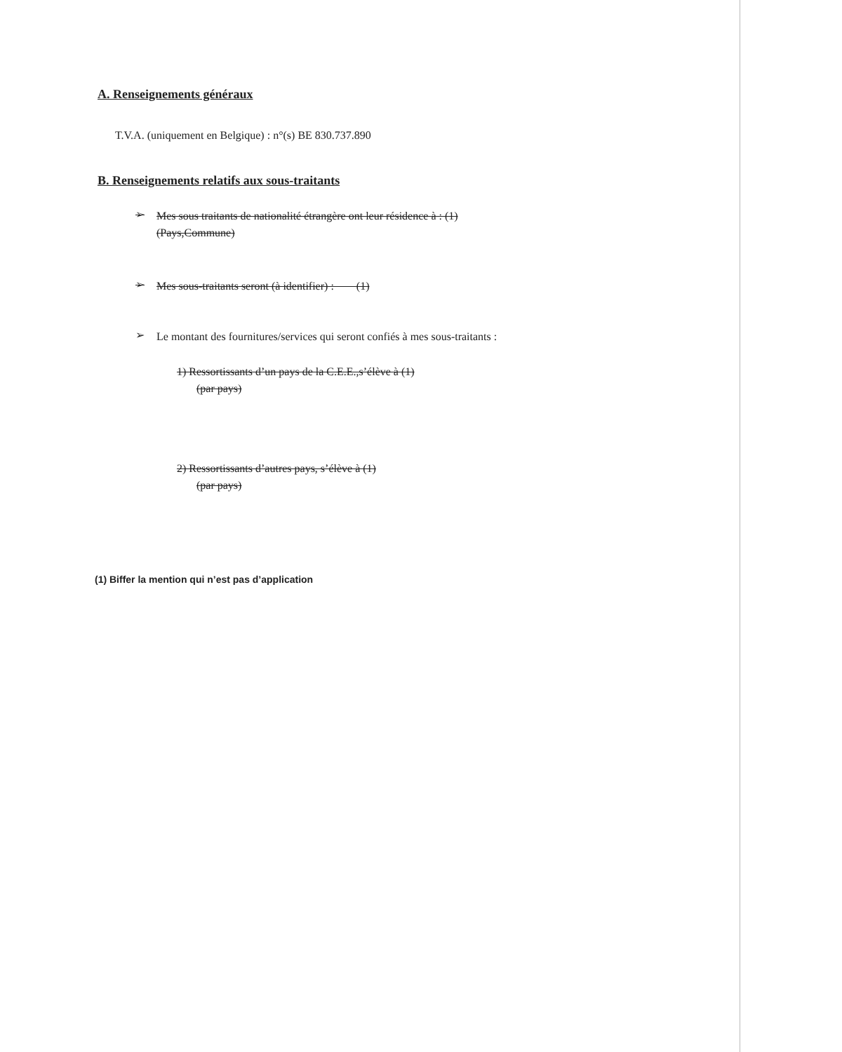A. Renseignements généraux
T.V.A. (uniquement en Belgique) : n°(s) BE 830.737.890
B. Renseignements relatifs aux sous-traitants
➢
Mes sous traitants de nationalité étrangère ont leur résidence à : (1)
(Pays,Commune)
➢
Mes sous-traitants seront (à identifier) : (1)
➢
Le montant des fournitures/services qui seront confiés à mes sous-traitants :
1) Ressortissants d’un pays de la C.E.E.,s’élève à (1)
(par pays)
2) Ressortissants d’autres pays, s’élève à (1)
(par pays)
(1) Biffer la mention qui n’est pas d’application